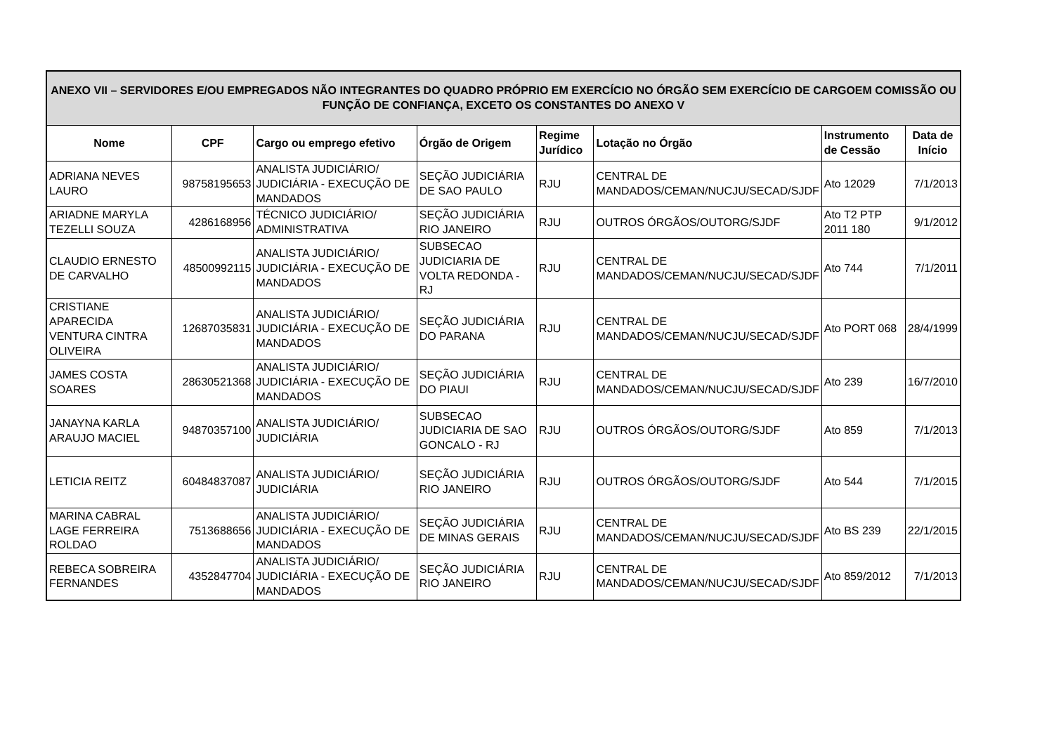| ANEXO VII – SERVIDORES E/OU EMPREGADOS NÃO INTEGRANTES DO QUADRO PRÓPRIO EM EXERCÍCIO NO ÓRGÃO SEM EXERCÍCIO DE CARGOEM COMISSÃO OU FUNÇÃO DE CONFIANÇA, EXCETO OS CONSTANTES DO ANEXO V | | | | | | | |
| --- | --- | --- | --- | --- | --- | --- | --- |
| Nome | CPF | Cargo ou emprego efetivo | Órgão de Origem | Regime Jurídico | Lotação no Órgão | Instrumento de Cessão | Data de Início |
| ADRIANA NEVES LAURO | 98758195653 | ANALISTA JUDICIÁRIO/ JUDICIÁRIA - EXECUÇÃO DE MANDADOS | SEÇÃO JUDICIÁRIA DE SAO PAULO | RJU | CENTRAL DE MANDADOS/CEMAN/NUCJU/SECAD/SJDF | Ato 12029 | 7/1/2013 |
| ARIADNE MARYLA TEZELLI SOUZA | 4286168956 | TÉCNICO JUDICIÁRIO/ ADMINISTRATIVA | SEÇÃO JUDICIÁRIA RIO JANEIRO | RJU | OUTROS ÓRGÃOS/OUTORG/SJDF | Ato T2 PTP 2011 180 | 9/1/2012 |
| CLAUDIO ERNESTO DE CARVALHO | 48500992115 | ANALISTA JUDICIÁRIO/ JUDICIÁRIA - EXECUÇÃO DE MANDADOS | SUBSECAO JUDICIARIA DE VOLTA REDONDA - RJ | RJU | CENTRAL DE MANDADOS/CEMAN/NUCJU/SECAD/SJDF | Ato 744 | 7/1/2011 |
| CRISTIANE APARECIDA VENTURA CINTRA OLIVEIRA | 12687035831 | ANALISTA JUDICIÁRIO/ JUDICIÁRIA - EXECUÇÃO DE MANDADOS | SEÇÃO JUDICIÁRIA DO PARANA | RJU | CENTRAL DE MANDADOS/CEMAN/NUCJU/SECAD/SJDF | Ato PORT 068 | 28/4/1999 |
| JAMES COSTA SOARES | 28630521368 | ANALISTA JUDICIÁRIO/ JUDICIÁRIA - EXECUÇÃO DE MANDADOS | SEÇÃO JUDICIÁRIA DO PIAUI | RJU | CENTRAL DE MANDADOS/CEMAN/NUCJU/SECAD/SJDF | Ato 239 | 16/7/2010 |
| JANAYNA KARLA ARAUJO MACIEL | 94870357100 | ANALISTA JUDICIÁRIO/ JUDICIÁRIA | SUBSECAO JUDICIARIA DE SAO GONCALO - RJ | RJU | OUTROS ÓRGÃOS/OUTORG/SJDF | Ato 859 | 7/1/2013 |
| LETICIA REITZ | 60484837087 | ANALISTA JUDICIÁRIO/ JUDICIÁRIA | SEÇÃO JUDICIÁRIA RIO JANEIRO | RJU | OUTROS ÓRGÃOS/OUTORG/SJDF | Ato 544 | 7/1/2015 |
| MARINA CABRAL LAGE FERREIRA ROLDAO | 7513688656 | ANALISTA JUDICIÁRIO/ JUDICIÁRIA - EXECUÇÃO DE MANDADOS | SEÇÃO JUDICIÁRIA DE MINAS GERAIS | RJU | CENTRAL DE MANDADOS/CEMAN/NUCJU/SECAD/SJDF | Ato BS 239 | 22/1/2015 |
| REBECA SOBREIRA FERNANDES | 4352847704 | ANALISTA JUDICIÁRIO/ JUDICIÁRIA - EXECUÇÃO DE MANDADOS | SEÇÃO JUDICIÁRIA RIO JANEIRO | RJU | CENTRAL DE MANDADOS/CEMAN/NUCJU/SECAD/SJDF | Ato 859/2012 | 7/1/2013 |